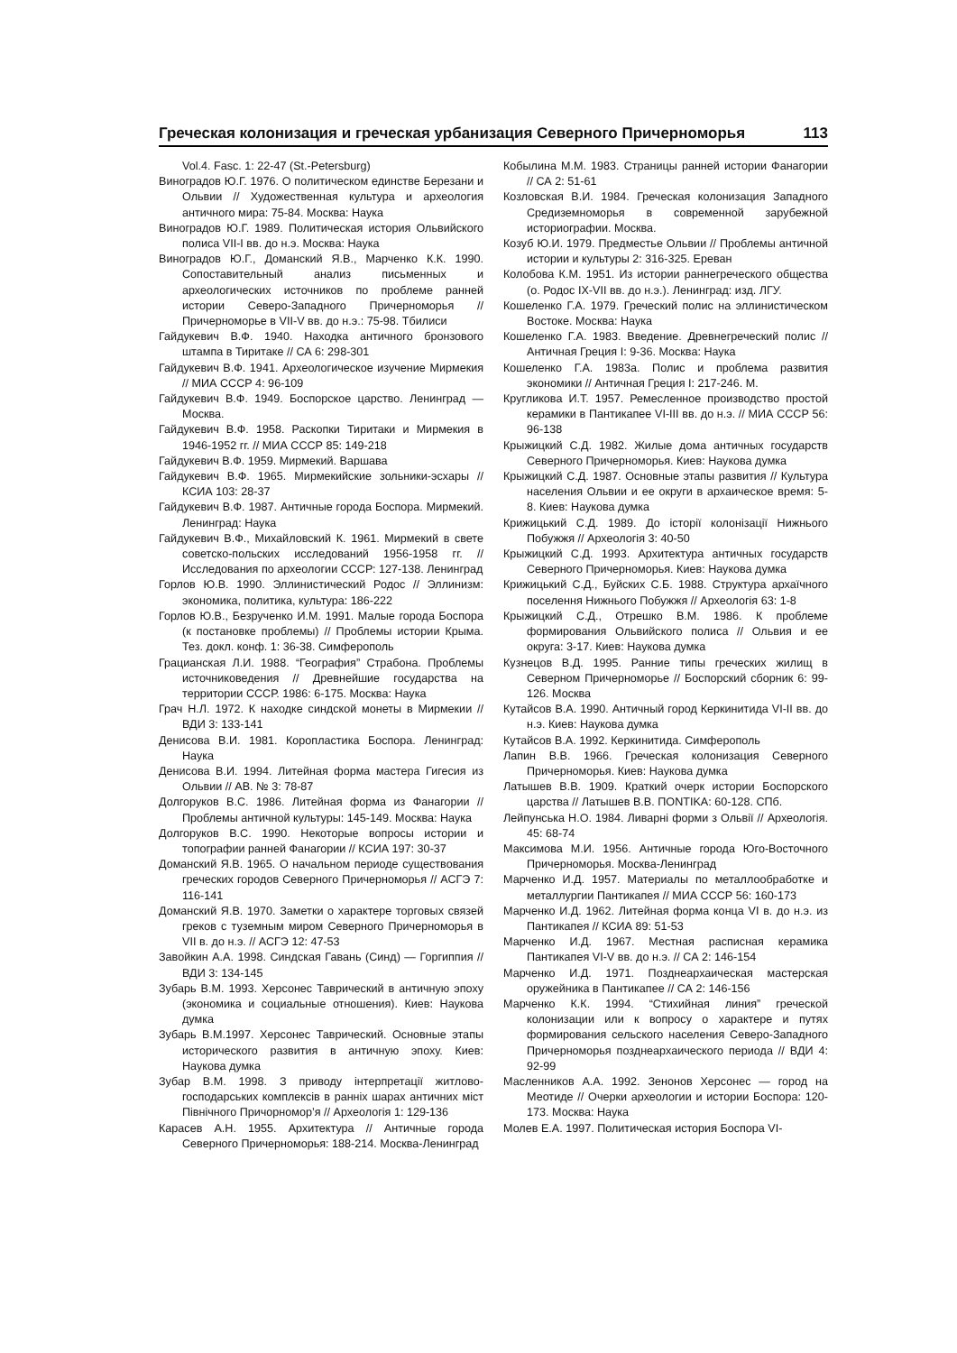Греческая колонизация и греческая урбанизация Северного Причерноморья 113
Vol.4. Fasc. 1: 22-47 (St.-Petersburg)
Виноградов Ю.Г. 1976. О политическом единстве Березани и Ольвии // Художественная культура и археология античного мира: 75-84. Москва: Наука
Виноградов Ю.Г. 1989. Политическая история Ольвийского полиса VII-I вв. до н.э. Москва: Наука
Виноградов Ю.Г., Доманский Я.В., Марченко К.К. 1990. Сопоставительный анализ письменных и археологических источников по проблеме ранней истории Северо-Западного Причерноморья // Причерноморье в VII-V вв. до н.э.: 75-98. Тбилиси
Гайдукевич В.Ф. 1940. Находка античного бронзового штампа в Тиритаке // СА 6: 298-301
Гайдукевич В.Ф. 1941. Археологическое изучение Мирмекия // МИА СССР 4: 96-109
Гайдукевич В.Ф. 1949. Боспорское царство. Ленинград — Москва.
Гайдукевич В.Ф. 1958. Раскопки Тиритаки и Мирмекия в 1946-1952 гг. // МИА СССР 85: 149-218
Гайдукевич В.Ф. 1959. Мирмекий. Варшава
Гайдукевич В.Ф. 1965. Мирмекийские зольники-эсхары // КСИА 103: 28-37
Гайдукевич В.Ф. 1987. Античные города Боспора. Мирмекий. Ленинград: Наука
Гайдукевич В.Ф., Михайловский К. 1961. Мирмекий в свете советско-польских исследований 1956-1958 гг. // Исследования по археологии СССР: 127-138. Ленинград
Горлов Ю.В. 1990. Эллинистический Родос // Эллинизм: экономика, политика, культура: 186-222
Горлов Ю.В., Безрученко И.М. 1991. Малые города Боспора (к постановке проблемы) // Проблемы истории Крыма. Тез. докл. конф. 1: 36-38. Симферополь
Грацианская Л.И. 1988. “География” Страбона. Проблемы источниковедения // Древнейшие государства на территории СССР. 1986: 6-175. Москва: Наука
Грач Н.Л. 1972. К находке синдской монеты в Мирмекии // ВДИ 3: 133-141
Денисова В.И. 1981. Коропластика Боспора. Ленинград: Наука
Денисова В.И. 1994. Литейная форма мастера Гигесия из Ольвии // АВ. № 3: 78-87
Долгоруков В.С. 1986. Литейная форма из Фанагории // Проблемы античной культуры: 145-149. Москва: Наука
Долгоруков В.С. 1990. Некоторые вопросы истории и топографии ранней Фанагории // КСИА 197: 30-37
Доманский Я.В. 1965. О начальном периоде существования греческих городов Северного Причерноморья // АСГЭ 7: 116-141
Доманский Я.В. 1970. Заметки о характере торговых связей греков с туземным миром Северного Причерноморья в VII в. до н.э. // АСГЭ 12: 47-53
Завойкин А.А. 1998. Синдская Гавань (Синд) — Горгиппия // ВДИ 3: 134-145
Зубарь В.М. 1993. Херсонес Таврический в античную эпоху (экономика и социальные отношения). Киев: Наукова думка
Зубарь В.М.1997. Херсонес Таврический. Основные этапы исторического развития в античную эпоху. Киев: Наукова думка
Зубар В.М. 1998. З приводу інтерпретації житлово-господарських комплексів в ранніх шарах античних міст Північного Причорномор’я // Археологія 1: 129-136
Карасев А.Н. 1955. Архитектура // Античные города Северного Причерноморья: 188-214. Москва-Ленинград
Кобылина М.М. 1983. Страницы ранней истории Фанагории // СА 2: 51-61
Козловская В.И. 1984. Греческая колонизация Западного Средиземноморья в современной зарубежной историографии. Москва.
Козуб Ю.И. 1979. Предместье Ольвии // Проблемы античной истории и культуры 2: 316-325. Ереван
Колобова К.М. 1951. Из истории раннегреческого общества (о. Родос IX-VII вв. до н.э.). Ленинград: изд. ЛГУ.
Кошеленко Г.А. 1979. Греческий полис на эллинистическом Востоке. Москва: Наука
Кошеленко Г.А. 1983. Введение. Древнегреческий полис // Античная Греция I: 9-36. Москва: Наука
Кошеленко Г.А. 1983а. Полис и проблема развития экономики // Античная Греция I: 217-246. М.
Кругликова И.Т. 1957. Ремесленное производство простой керамики в Пантикапее VI-III вв. до н.э. // МИА СССР 56: 96-138
Крыжицкий С.Д. 1982. Жилые дома античных государств Северного Причерноморья. Киев: Наукова думка
Крыжицкий С.Д. 1987. Основные этапы развития // Культура населения Ольвии и ее округи в архаическое время: 5-8. Киев: Наукова думка
Крижицький С.Д. 1989. До історії колонізації Нижнього Побужжя // Археологія 3: 40-50
Крыжицкий С.Д. 1993. Архитектура античных государств Северного Причерноморья. Киев: Наукова думка
Крижицький С.Д., Буйских С.Б. 1988. Структура архаїчного поселення Нижнього Побужжя // Археологія 63: 1-8
Крыжицкий С.Д., Отрешко В.М. 1986. К проблеме формирования Ольвийского полиса // Ольвия и ее округа: 3-17. Киев: Наукова думка
Кузнецов В.Д. 1995. Ранние типы греческих жилищ в Северном Причерноморье // Боспорский сборник 6: 99-126. Москва
Кутайсов В.А. 1990. Античный город Керкинитида VI-II вв. до н.э. Киев: Наукова думка
Кутайсов В.А. 1992. Керкинитида. Симферополь
Лапин В.В. 1966. Греческая колонизация Северного Причерноморья. Киев: Наукова думка
Латышев В.В. 1909. Краткий очерк истории Боспорского царства // Латышев В.В. ΠΟΝΤΙΚΑ: 60-128. СПб.
Лейпунська Н.О. 1984. Ливарні форми з Ольвії // Археологія. 45: 68-74
Максимова М.И. 1956. Античные города Юго-Восточного Причерноморья. Москва-Ленинград
Марченко И.Д. 1957. Материалы по металлообработке и металлургии Пантикапея // МИА СССР 56: 160-173
Марченко И.Д. 1962. Литейная форма конца VI в. до н.э. из Пантикапея // КСИА 89: 51-53
Марченко И.Д. 1967. Местная расписная керамика Пантикапея VI-V вв. до н.э. // СА 2: 146-154
Марченко И.Д. 1971. Позднеархаическая мастерская оружейника в Пантикапее // СА 2: 146-156
Марченко К.К. 1994. “Стихийная линия” греческой колонизации или к вопросу о характере и путях формирования сельского населения Северо-Западного Причерноморья позднеархаического периода // ВДИ 4: 92-99
Масленников А.А. 1992. Зенонов Херсонес — город на Меотиде // Очерки археологии и истории Боспора: 120-173. Москва: Наука
Молев Е.А. 1997. Политическая история Боспора VI-